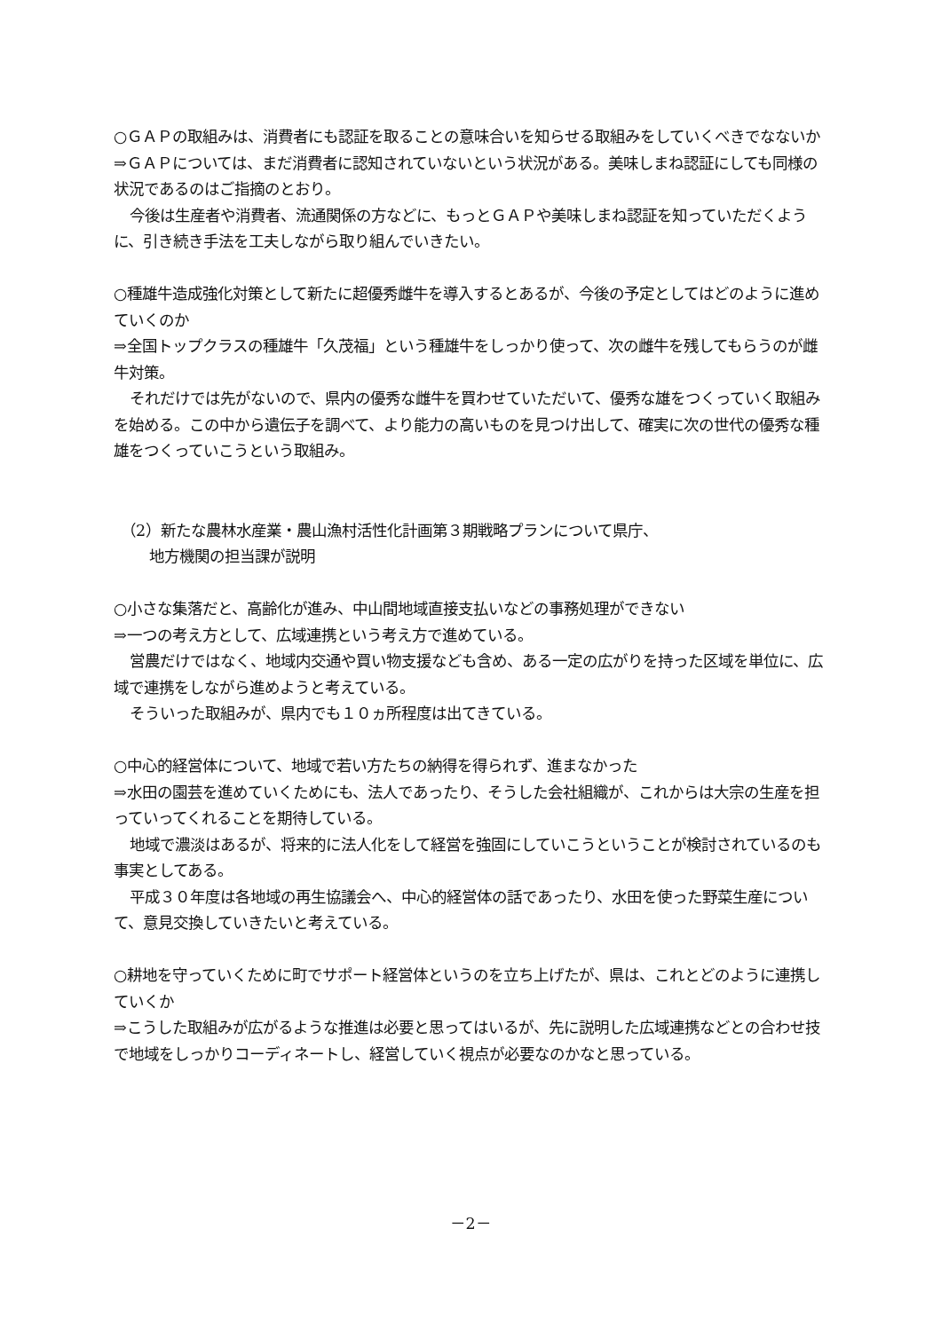○ＧＡＰの取組みは、消費者にも認証を取ることの意味合いを知らせる取組みをしていくべきでなないか
⇒ＧＡＰについては、まだ消費者に認知されていないという状況がある。美味しまね認証にしても同様の状況であるのはご指摘のとおり。
今後は生産者や消費者、流通関係の方などに、もっとＧＡＰや美味しまね認証を知っていただくように、引き続き手法を工夫しながら取り組んでいきたい。
○種雄牛造成強化対策として新たに超優秀雌牛を導入するとあるが、今後の予定としてはどのように進めていくのか
⇒全国トップクラスの種雄牛「久茂福」という種雄牛をしっかり使って、次の雌牛を残してもらうのが雌牛対策。
それだけでは先がないので、県内の優秀な雌牛を買わせていただいて、優秀な雄をつくっていく取組みを始める。この中から遺伝子を調べて、より能力の高いものを見つけ出して、確実に次の世代の優秀な種雄をつくっていこうという取組み。
（2）新たな農林水産業・農山漁村活性化計画第３期戦略プランについて県庁、
地方機関の担当課が説明
○小さな集落だと、高齢化が進み、中山間地域直接支払いなどの事務処理ができない
⇒一つの考え方として、広域連携という考え方で進めている。
営農だけではなく、地域内交通や買い物支援なども含め、ある一定の広がりを持った区域を単位に、広域で連携をしながら進めようと考えている。
そういった取組みが、県内でも１０ヵ所程度は出てきている。
○中心的経営体について、地域で若い方たちの納得を得られず、進まなかった
⇒水田の園芸を進めていくためにも、法人であったり、そうした会社組織が、これからは大宗の生産を担っていってくれることを期待している。
地域で濃淡はあるが、将来的に法人化をして経営を強固にしていこうということが検討されているのも事実としてある。
平成３０年度は各地域の再生協議会へ、中心的経営体の話であったり、水田を使った野菜生産について、意見交換していきたいと考えている。
○耕地を守っていくために町でサポート経営体というのを立ち上げたが、県は、これとどのように連携していくか
⇒こうした取組みが広がるような推進は必要と思ってはいるが、先に説明した広域連携などとの合わせ技で地域をしっかりコーディネートし、経営していく視点が必要なのかなと思っている。
－2－